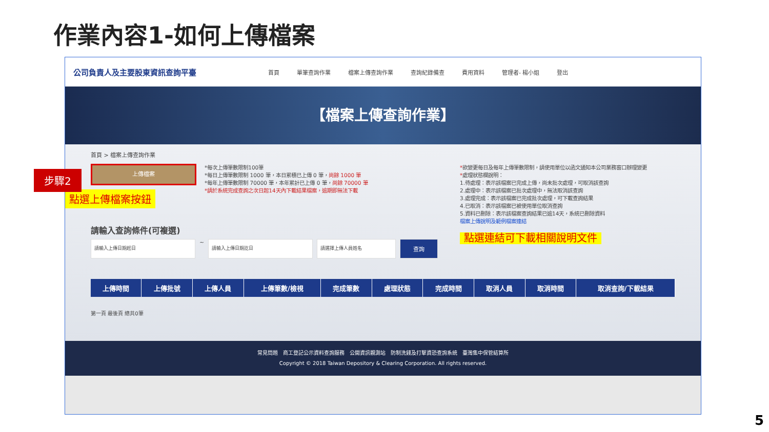作業內容1-如何上傳檔案
公司負責人及主要股東資訊查詢平臺
首頁 單筆查詢作業 檔案上傳查詢作業 查詢紀錄備查 費用資料 管理者- 楊小姐 登出
【檔案上傳查詢作業】
首頁 > 檔案上傳查詢作業
上傳檔案
點選上傳檔案按鈕
*每次上傳筆數限制100筆
*每日上傳筆數限制 1000 筆，本日累積已上傳 0 筆，尚餘 1000 筆
*每年上傳筆數限制 70000 筆，本年累計已上傳 0 筆，尚餘 70000 筆
*請於系統完成查詢之次日起14天內下載結果檔案，逾期即無法下載
*欲變更每日及每年上傳筆數限制，請使用單位以函文通知本公司業務窗口辦理變更
*處理狀態欄說明：
1.待處理：表示該檔案已完成上傳，尚未批次處理，可取消該查詢
2.處理中：表示該檔案已批次處理中，無法取消該查詢
3.處理完成：表示該檔案已完成批次處理，可下載查詢結果
4.已取消：表示該檔案已被使用單位取消查詢
5.資料已刪除：表示該檔案查詢結果已逾14天，系統已刪除資料
檔案上傳說明及範例檔案連結
點選連結可下載相關說明文件
請輸入查詢條件(可複選)
請輸入上傳日期起日
~
請輸入上傳日期訖日 請選擇上傳人員姓名
查詢
| 上傳時間 | 上傳批號 | 上傳人員 | 上傳筆數/檢視 | 完成筆數 | 處理狀態 | 完成時間 | 取消人員 | 取消時間 | 取消查詢/下載結果 |
| --- | --- | --- | --- | --- | --- | --- | --- | --- | --- |
第一頁 最後頁 總共0筆
常見問題　商工登記公示資料查詢服務　公開資訊觀測站　防制洗錢及打擊資恐查詢系統　臺灣集中保管結算所
Copyright © 2018 Taiwan Depository & Clearing Corporation. All rights reserved.
步驟2
5